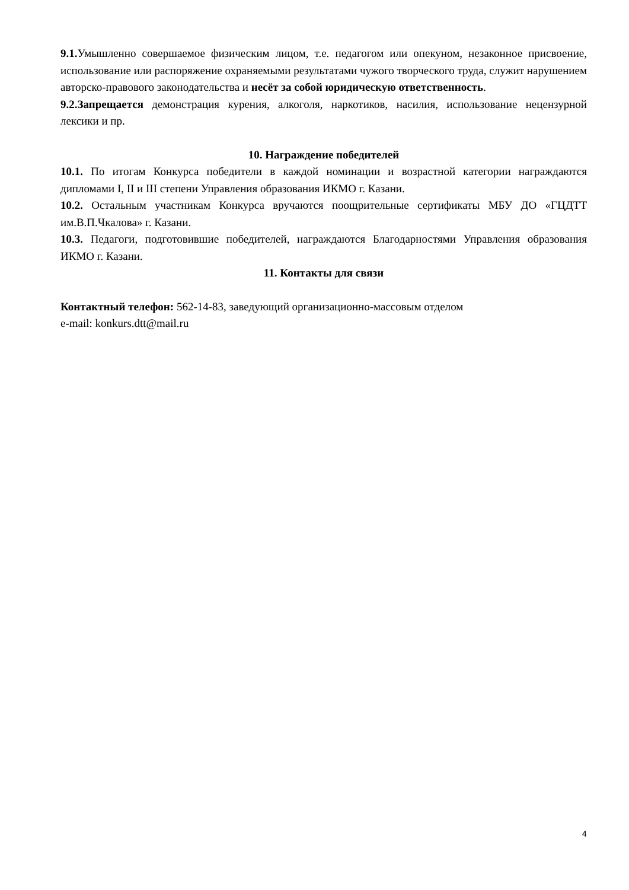9.1. Умышленно совершаемое физическим лицом, т.е. педагогом или опекуном, незаконное присвоение, использование или распоряжение охраняемыми результатами чужого творческого труда, служит нарушением авторско-правового законодательства и несёт за собой юридическую ответственность.
9.2.Запрещается демонстрация курения, алкоголя, наркотиков, насилия, использование нецензурной лексики и пр.
10. Награждение победителей
10.1. По итогам Конкурса победители в каждой номинации и возрастной категории награждаются дипломами I, II и III степени Управления образования ИКМО г. Казани.
10.2. Остальным участникам Конкурса вручаются поощрительные сертификаты МБУ ДО «ГЦДТТ им.В.П.Чкалова» г. Казани.
10.3. Педагоги, подготовившие победителей, награждаются Благодарностями Управления образования ИКМО г. Казани.
11. Контакты для связи
Контактный телефон: 562-14-83, заведующий организационно-массовым отделом
e-mail: konkurs.dtt@mail.ru
4